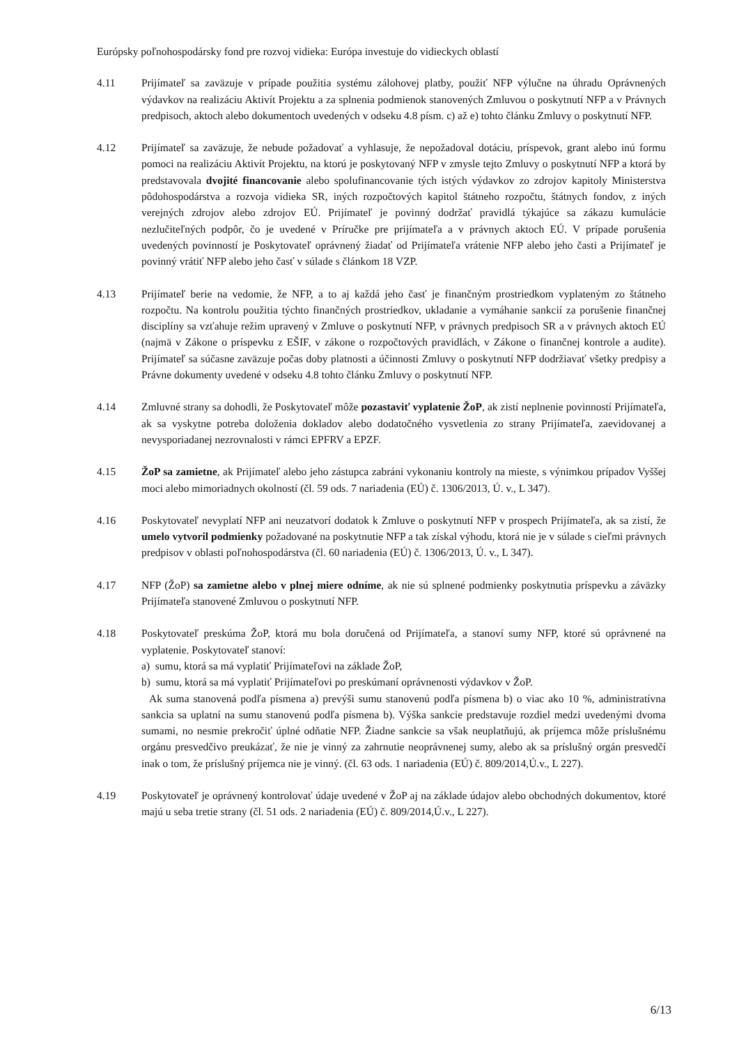Európsky poľnohospodársky fond pre rozvoj vidieka: Európa investuje do vidieckych oblastí
4.11 Prijímateľ sa zaväzuje v prípade použitia systému zálohovej platby, použiť NFP výlučne na úhradu Oprávnených výdavkov na realizáciu Aktivít Projektu a za splnenia podmienok stanovených Zmluvou o poskytnutí NFP a v Právnych predpisoch, aktoch alebo dokumentoch uvedených v odseku 4.8 písm. c) až e) tohto článku Zmluvy o poskytnutí NFP.
4.12 Prijímateľ sa zaväzuje, že nebude požadovať a vyhlasuje, že nepožadoval dotáciu, príspevok, grant alebo inú formu pomoci na realizáciu Aktivít Projektu, na ktorú je poskytovaný NFP v zmysle tejto Zmluvy o poskytnutí NFP a ktorá by predstavovala dvojité financovanie alebo spolufinancovanie tých istých výdavkov zo zdrojov kapitoly Ministerstva pôdohospodárstva a rozvoja vidieka SR, iných rozpočtových kapitol štátneho rozpočtu, štátnych fondov, z iných verejných zdrojov alebo zdrojov EÚ. Prijímateľ je povinný dodržať pravidlá týkajúce sa zákazu kumulácie nezlučiteľných podpôr, čo je uvedené v Príručke pre prijímateľa a v právnych aktoch EÚ. V prípade porušenia uvedených povinností je Poskytovateľ oprávnený žiadať od Prijímateľa vrátenie NFP alebo jeho časti a Prijímateľ je povinný vrátiť NFP alebo jeho časť v súlade s článkom 18 VZP.
4.13 Prijímateľ berie na vedomie, že NFP, a to aj každá jeho časť je finančným prostriedkom vyplateným zo štátneho rozpočtu. Na kontrolu použitia týchto finančných prostriedkov, ukladanie a vymáhanie sankcií za porušenie finančnej disciplíny sa vzťahuje režim upravený v Zmluve o poskytnutí NFP, v právnych predpisoch SR a v právnych aktoch EÚ (najmä v Zákone o príspevku z EŠIF, v zákone o rozpočtových pravidlách, v Zákone o finančnej kontrole a audite). Prijímateľ sa súčasne zaväzuje počas doby platnosti a účinnosti Zmluvy o poskytnutí NFP dodržiavať všetky predpisy a Právne dokumenty uvedené v odseku 4.8 tohto článku Zmluvy o poskytnutí NFP.
4.14 Zmluvné strany sa dohodli, že Poskytovateľ môže pozastaviť vyplatenie ŽoP, ak zistí neplnenie povinností Prijímateľa, ak sa vyskytne potreba doloženia dokladov alebo dodatočného vysvetlenia zo strany Prijímateľa, zaevidovanej a nevysporiadanej nezrovnalosti v rámci EPFRV a EPZF.
4.15 ŽoP sa zamietne, ak Prijímateľ alebo jeho zástupca zabráni vykonaniu kontroly na mieste, s výnimkou prípadov Vyššej moci alebo mimoriadnych okolností (čl. 59 ods. 7 nariadenia (EÚ) č. 1306/2013, Ú. v., L 347).
4.16 Poskytovateľ nevyplatí NFP ani neuzatvorí dodatok k Zmluve o poskytnutí NFP v prospech Prijímateľa, ak sa zistí, že umelo vytvoril podmienky požadované na poskytnutie NFP a tak získal výhodu, ktorá nie je v súlade s cieľmi právnych predpisov v oblasti poľnohospodárstva (čl. 60 nariadenia (EÚ) č. 1306/2013, Ú. v., L 347).
4.17 NFP (ŽoP) sa zamietne alebo v plnej miere odníme, ak nie sú splnené podmienky poskytnutia príspevku a záväzky Prijímateľa stanovené Zmluvou o poskytnutí NFP.
4.18 Poskytovateľ preskúma ŽoP, ktorá mu bola doručená od Prijímateľa, a stanoví sumy NFP, ktoré sú oprávnené na vyplatenie. Poskytovateľ stanoví:
a) sumu, ktorá sa má vyplatiť Prijímateľovi na základe ŽoP,
b) sumu, ktorá sa má vyplatiť Prijímateľovi po preskúmaní oprávnenosti výdavkov v ŽoP.
Ak suma stanovená podľa písmena a) prevýši sumu stanovenú podľa písmena b) o viac ako 10 %, administratívna sankcia sa uplatní na sumu stanovenú podľa písmena b). Výška sankcie predstavuje rozdiel medzi uvedenými dvoma sumami, no nesmie prekročiť úplné odňatie NFP. Žiadne sankcie sa však neuplatňujú, ak príjemca môže príslušnému orgánu presvedčivo preukázať, že nie je vinný za zahrnutie neoprávnenej sumy, alebo ak sa príslušný orgán presvedčí inak o tom, že príslušný príjemca nie je vinný. (čl. 63 ods. 1 nariadenia (EÚ) č. 809/2014,Ú.v., L 227).
4.19 Poskytovateľ je oprávnený kontrolovať údaje uvedené v ŽoP aj na základe údajov alebo obchodných dokumentov, ktoré majú u seba tretie strany (čl. 51 ods. 2 nariadenia (EÚ) č. 809/2014,Ú.v., L 227).
6/13